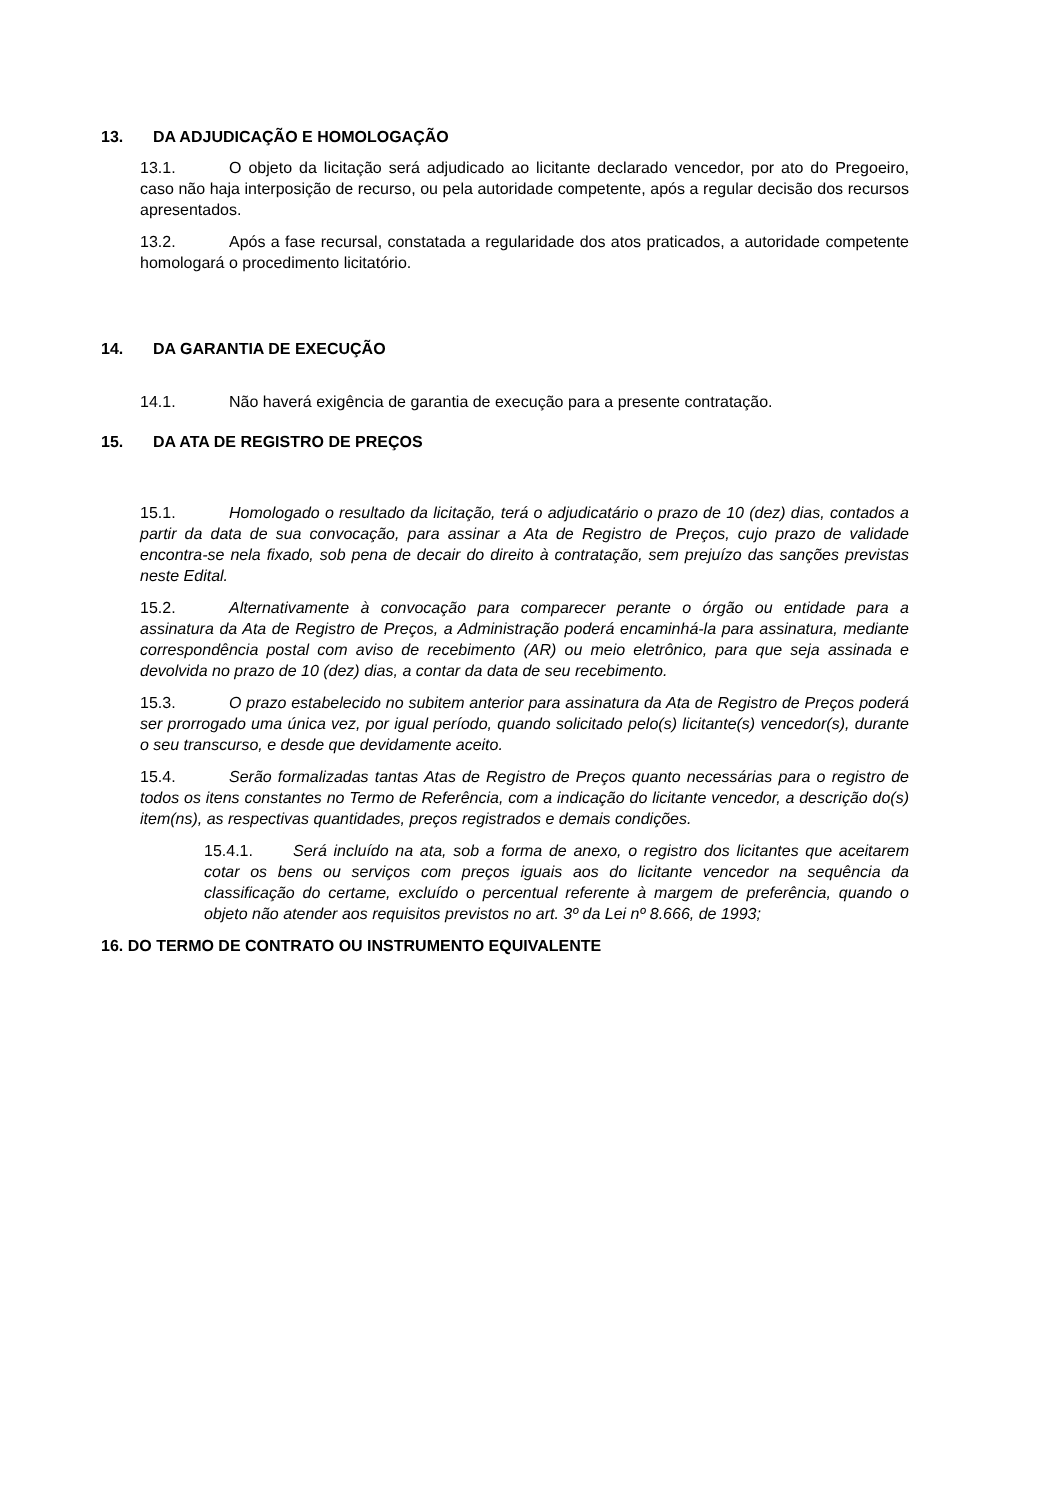13. DA ADJUDICAÇÃO E HOMOLOGAÇÃO
13.1. O objeto da licitação será adjudicado ao licitante declarado vencedor, por ato do Pregoeiro, caso não haja interposição de recurso, ou pela autoridade competente, após a regular decisão dos recursos apresentados.
13.2. Após a fase recursal, constatada a regularidade dos atos praticados, a autoridade competente homologará o procedimento licitatório.
14. DA GARANTIA DE EXECUÇÃO
14.1. Não haverá exigência de garantia de execução para a presente contratação.
15. DA ATA DE REGISTRO DE PREÇOS
15.1. Homologado o resultado da licitação, terá o adjudicatário o prazo de 10 (dez) dias, contados a partir da data de sua convocação, para assinar a Ata de Registro de Preços, cujo prazo de validade encontra-se nela fixado, sob pena de decair do direito à contratação, sem prejuízo das sanções previstas neste Edital.
15.2. Alternativamente à convocação para comparecer perante o órgão ou entidade para a assinatura da Ata de Registro de Preços, a Administração poderá encaminhá-la para assinatura, mediante correspondência postal com aviso de recebimento (AR) ou meio eletrônico, para que seja assinada e devolvida no prazo de 10 (dez) dias, a contar da data de seu recebimento.
15.3. O prazo estabelecido no subitem anterior para assinatura da Ata de Registro de Preços poderá ser prorrogado uma única vez, por igual período, quando solicitado pelo(s) licitante(s) vencedor(s), durante o seu transcurso, e desde que devidamente aceito.
15.4. Serão formalizadas tantas Atas de Registro de Preços quanto necessárias para o registro de todos os itens constantes no Termo de Referência, com a indicação do licitante vencedor, a descrição do(s) item(ns), as respectivas quantidades, preços registrados e demais condições.
15.4.1. Será incluído na ata, sob a forma de anexo, o registro dos licitantes que aceitarem cotar os bens ou serviços com preços iguais aos do licitante vencedor na sequência da classificação do certame, excluído o percentual referente à margem de preferência, quando o objeto não atender aos requisitos previstos no art. 3º da Lei nº 8.666, de 1993;
16. DO TERMO DE CONTRATO OU INSTRUMENTO EQUIVALENTE